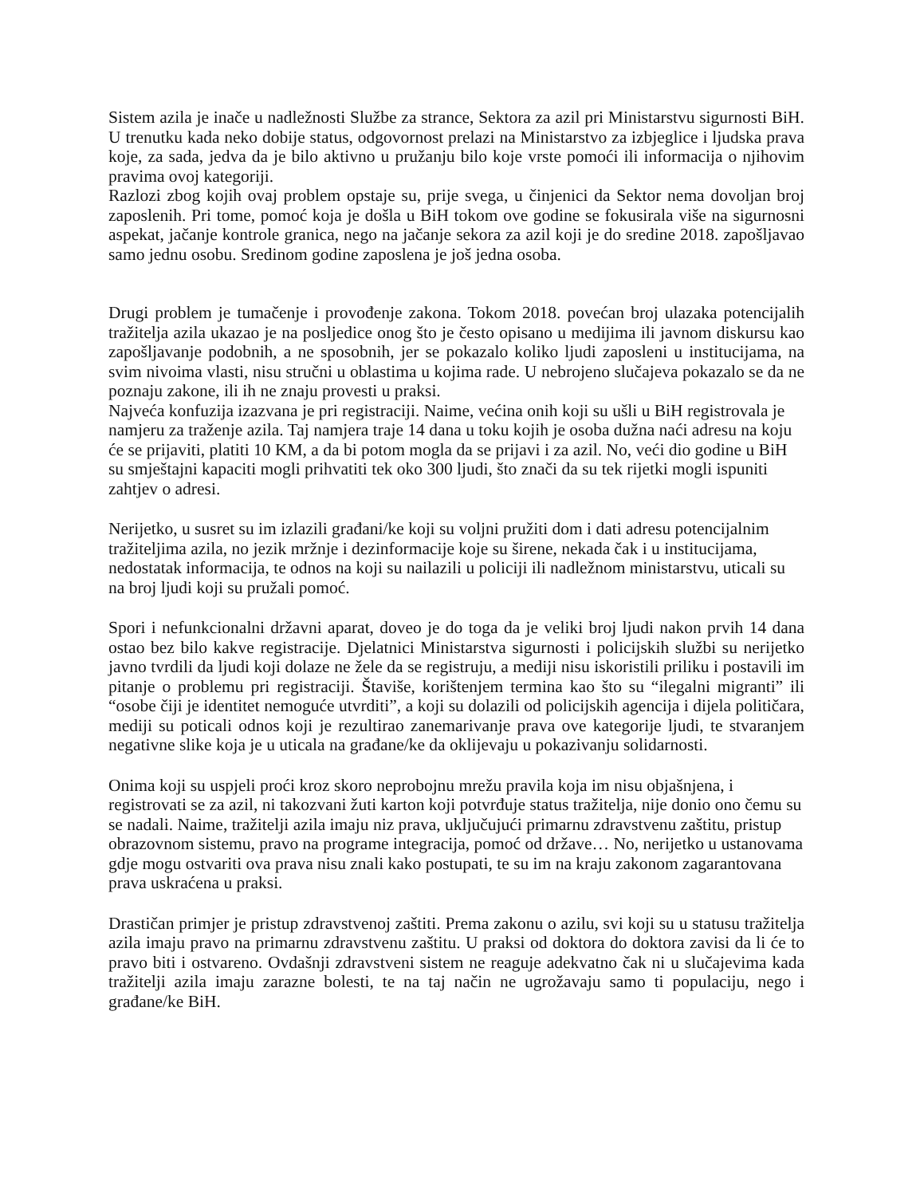Sistem azila je inače u nadležnosti Službe za strance, Sektora za azil pri Ministarstvu sigurnosti BiH. U trenutku kada neko dobije status, odgovornost prelazi na Ministarstvo za izbjeglice i ljudska prava koje, za sada, jedva da je bilo aktivno u pružanju bilo koje vrste pomoći ili informacija o njihovim pravima ovoj kategoriji.
Razlozi zbog kojih ovaj problem opstaje su, prije svega, u činjenici da Sektor nema dovoljan broj zaposlenih. Pri tome, pomoć koja je došla u BiH tokom ove godine se fokusirala više na sigurnosni aspekat, jačanje kontrole granica, nego na jačanje sekora za azil koji je do sredine 2018. zapošljavao samo jednu osobu. Sredinom godine zaposlena je još jedna osoba.
Drugi problem je tumačenje i provođenje zakona. Tokom 2018. povećan broj ulazaka potencijalih tražitelja azila ukazao je na posljedice onog što je često opisano u medijima ili javnom diskursu kao zapošljavanje podobnih, a ne sposobnih, jer se pokazalo koliko ljudi zaposleni u institucijama, na svim nivoima vlasti, nisu stručni u oblastima u kojima rade. U nebrojeno slučajeva pokazalo se da ne poznaju zakone, ili ih ne znaju provesti u praksi.
Najveća konfuzija izazvana je pri registraciji. Naime, većina onih koji su ušli u BiH registrovala je namjeru za traženje azila. Taj namjera traje 14 dana u toku kojih je osoba dužna naći adresu na koju će se prijaviti, platiti 10 KM, a da bi potom mogla da se prijavi i za azil. No, veći dio godine u BiH su smještajni kapaciti mogli prihvatiti tek oko 300 ljudi, što znači da su tek rijetki mogli ispuniti zahtjev o adresi.
Nerijetko, u susret su im izlazili građani/ke koji su voljni pružiti dom i dati adresu potencijalnim tražiteljima azila, no jezik mržnje i dezinformacije koje su širene, nekada čak i u institucijama, nedostatak informacija, te odnos na koji su nailazili u policiji ili nadležnom ministarstvu, uticali su na broj ljudi koji su pružali pomoć.
Spori i nefunkcionalni državni aparat, doveo je do toga da je veliki broj ljudi nakon prvih 14 dana ostao bez bilo kakve registracije. Djelatnici Ministarstva sigurnosti i policijskih službi su nerijetko javno tvrdili da ljudi koji dolaze ne žele da se registruju, a mediji nisu iskoristili priliku i postavili im pitanje o problemu pri registraciji. Štaviše, korištenjem termina kao što su “ilegalni migranti” ili “osobe čiji je identitet nemoguće utvrditi”, a koji su dolazili od policijskih agencija i dijela političara, mediji su poticali odnos koji je rezultirao zanemarivanje prava ove kategorije ljudi, te stvaranjem negativne slike koja je u uticala na građane/ke da oklijevaju u pokazivanju solidarnosti.
Onima koji su uspjeli proći kroz skoro neprobojnu mrežu pravila koja im nisu objašnjena, i registrovati se za azil, ni takozvani žuti karton koji potvrđuje status tražitelja, nije donio ono čemu su se nadali. Naime, tražitelji azila imaju niz prava, uključujući primarnu zdravstvenu zaštitu, pristup obrazovnom sistemu, pravo na programe integracija, pomoć od države… No, nerijetko u ustanovama gdje mogu ostvariti ova prava nisu znali kako postupati, te su im na kraju zakonom zagarantovana prava uskraćena u praksi.
Drastičan primjer je pristup zdravstvenoj zaštiti. Prema zakonu o azilu, svi koji su u statusu tražitelja azila imaju pravo na primarnu zdravstvenu zaštitu. U praksi od doktora do doktora zavisi da li će to pravo biti i ostvareno. Ovdašnji zdravstveni sistem ne reaguje adekvatno čak ni u slučajevima kada tražitelji azila imaju zarazne bolesti, te na taj način ne ugrožavaju samo ti populaciju, nego i građane/ke BiH.